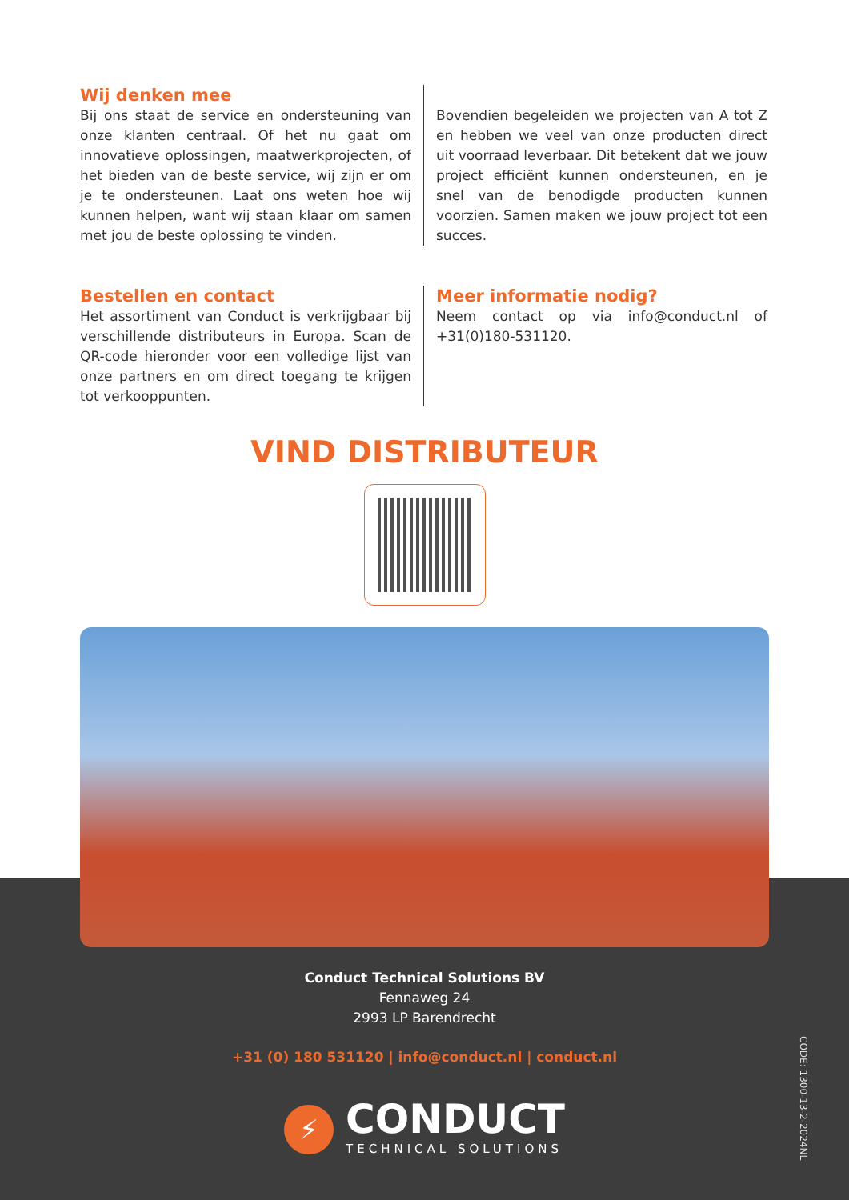Wij denken mee
Bij ons staat de service en ondersteuning van onze klanten centraal. Of het nu gaat om innovatieve oplossingen, maatwerkprojecten, of het bieden van de beste service, wij zijn er om je te ondersteunen. Laat ons weten hoe wij kunnen helpen, want wij staan klaar om samen met jou de beste oplossing te vinden.
Bovendien begeleiden we projecten van A tot Z en hebben we veel van onze producten direct uit voorraad leverbaar. Dit betekent dat we jouw project efficiënt kunnen ondersteunen, en je snel van de benodigde producten kunnen voorzien. Samen maken we jouw project tot een succes.
Bestellen en contact
Het assortiment van Conduct is verkrijgbaar bij verschillende distributeurs in Europa. Scan de QR-code hieronder voor een volledige lijst van onze partners en om direct toegang te krijgen tot verkooppunten.
Meer informatie nodig?
Neem contact op via info@conduct.nl of +31(0)180-531120.
VIND DISTRIBUTEUR
Conduct Technical Solutions BV
Fennaweg 24
2993 LP Barendrecht
+31 (0) 180 531120 | info@conduct.nl | conduct.nl
⚡
CONDUCT
TECHNICAL SOLUTIONS
CODE: 1300-13-2-2024NL